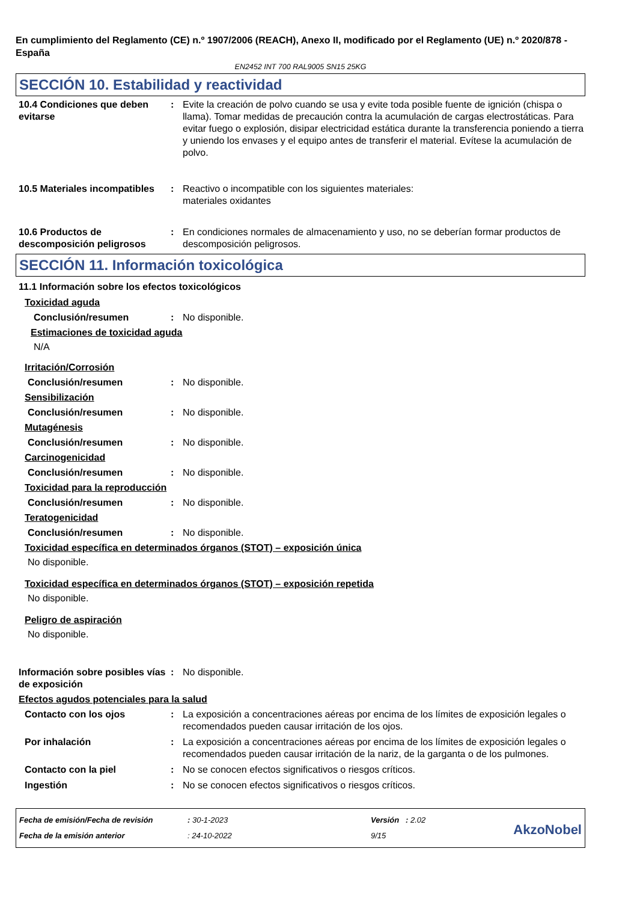En cumplimiento del Reglamento (CE) n.º 1907/2006 (REACH), Anexo II, modificado por el Reglamento (UE) n.º 2020/878 - España
EN2452 INT 700 RAL9005 SN15 25KG
SECCIÓN 10. Estabilidad y reactividad
10.4 Condiciones que deben evitarse
: Evite la creación de polvo cuando se usa y evite toda posible fuente de ignición (chispa o llama). Tomar medidas de precaución contra la acumulación de cargas electrostáticas. Para evitar fuego o explosión, disipar electricidad estática durante la transferencia poniendo a tierra y uniendo los envases y el equipo antes de transferir el material. Evítese la acumulación de polvo.
10.5 Materiales incompatibles
: Reactivo o incompatible con los siguientes materiales:
materiales oxidantes
10.6 Productos de descomposición peligrosos
: En condiciones normales de almacenamiento y uso, no se deberían formar productos de descomposición peligrosos.
SECCIÓN 11. Información toxicológica
11.1 Información sobre los efectos toxicológicos
Toxicidad aguda
Conclusión/resumen : No disponible.
Estimaciones de toxicidad aguda
N/A
Irritación/Corrosión
Conclusión/resumen : No disponible.
Sensibilización
Conclusión/resumen : No disponible.
Mutagénesis
Conclusión/resumen : No disponible.
Carcinogenicidad
Conclusión/resumen : No disponible.
Toxicidad para la reproducción
Conclusión/resumen : No disponible.
Teratogenicidad
Conclusión/resumen : No disponible.
Toxicidad específica en determinados órganos (STOT) – exposición única
No disponible.
Toxicidad específica en determinados órganos (STOT) – exposición repetida
No disponible.
Peligro de aspiración
No disponible.
Información sobre posibles vías de exposición
: No disponible.
Efectos agudos potenciales para la salud
Contacto con los ojos : La exposición a concentraciones aéreas por encima de los límites de exposición legales o recomendados pueden causar irritación de los ojos.
Por inhalación : La exposición a concentraciones aéreas por encima de los límites de exposición legales o recomendados pueden causar irritación de la nariz, de la garganta o de los pulmones.
Contacto con la piel : No se conocen efectos significativos o riesgos críticos.
Ingestión : No se conocen efectos significativos o riesgos críticos.
Fecha de emisión/Fecha de revisión
Fecha de la emisión anterior
: 30-1-2023
: 24-10-2022
Versión : 2.02
9/15
AkzoNobel